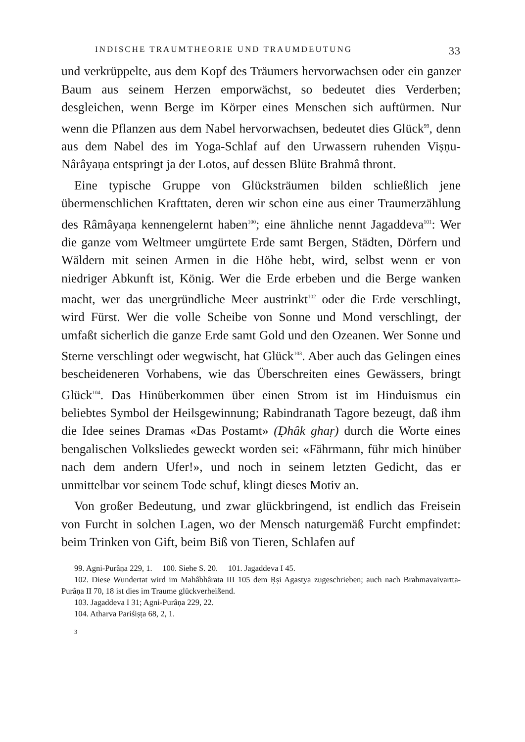INDISCHE TRAUMTHEORIE UND TRAUMDEUTUNG 33
und verkrüppelte, aus dem Kopf des Träumers hervorwachsen oder ein ganzer Baum aus seinem Herzen emporwächst, so bedeutet dies Verderben; desgleichen, wenn Berge im Körper eines Menschen sich auftürmen. Nur wenn die Pflanzen aus dem Nabel hervorwachsen, bedeutet dies Glück<sup>99</sup>, denn aus dem Nabel des im Yoga-Schlaf auf den Urwassern ruhenden Viṣṇu-Nârâyaṇa entspringt ja der Lotos, auf dessen Blüte Brahmâ thront.
Eine typische Gruppe von Glücksträumen bilden schließlich jene übermenschlichen Krafttaten, deren wir schon eine aus einer Traumerzählung des Râmâyaṇa kennengelernt haben<sup>100</sup>; eine ähnliche nennt Jagaddeva<sup>101</sup>: Wer die ganze vom Weltmeer umgürtete Erde samt Bergen, Städten, Dörfern und Wäldern mit seinen Armen in die Höhe hebt, wird, selbst wenn er von niedriger Abkunft ist, König. Wer die Erde erbeben und die Berge wanken macht, wer das unergründliche Meer austrinkt<sup>102</sup> oder die Erde verschlingt, wird Fürst. Wer die volle Scheibe von Sonne und Mond verschlingt, der umfaßt sicherlich die ganze Erde samt Gold und den Ozeanen. Wer Sonne und Sterne verschlingt oder wegwischt, hat Glück<sup>103</sup>. Aber auch das Gelingen eines bescheideneren Vorhabens, wie das Überschreiten eines Gewässers, bringt Glück<sup>104</sup>. Das Hinüberkommen über einen Strom ist im Hinduismus ein beliebtes Symbol der Heilsgewinnung; Rabindranath Tagore bezeugt, daß ihm die Idee seines Dramas «Das Postamt» (Ḍhâk ghaṛ) durch die Worte eines bengalischen Volksliedes geweckt worden sei: «Fährmann, führ mich hinüber nach dem andern Ufer!», und noch in seinem letzten Gedicht, das er unmittelbar vor seinem Tode schuf, klingt dieses Motiv an.
Von großer Bedeutung, und zwar glückbringend, ist endlich das Freisein von Furcht in solchen Lagen, wo der Mensch naturgemäß Furcht empfindet: beim Trinken von Gift, beim Biß von Tieren, Schlafen auf
99. Agni-Purâṇa 229, 1. 100. Siehe S. 20. 101. Jagaddeva I 45.
102. Diese Wundertat wird im Mahâbhârata III 105 dem Ṛṣi Agastya zugeschrieben; auch nach Brahmavaivartta-Purâṇa II 70, 18 ist dies im Traume glückverheißend.
103. Jagaddeva I 31; Agni-Purâṇa 229, 22.
104. Atharva Pariśiṣṭa 68, 2, 1.
3